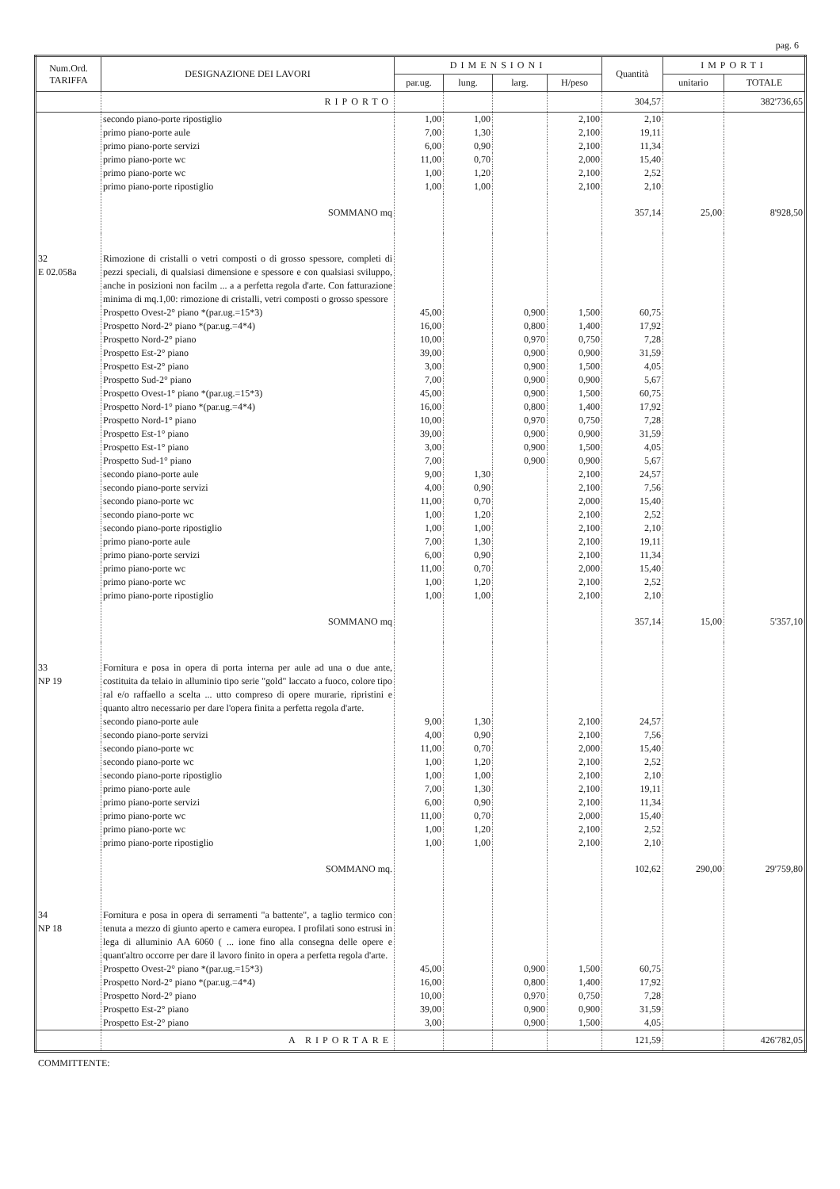pag. 6
| Num.Ord. TARIFFA | DESIGNAZIONE DEI LAVORI | DIMENSIONI | | | | Quantità | IMPORTI | |
| --- | --- | --- | --- | --- | --- | --- | --- | --- |
| | | par.ug. | lung. | larg. | H/peso | | unitario | TOTALE |
| | RIPORTO | | | | | 304,57 | | 382'736,65 |
| | secondo piano-porte ripostiglio | 1,00 | 1,00 | | 2,100 | 2,10 | | |
| | primo piano-porte aule | 7,00 | 1,30 | | 2,100 | 19,11 | | |
| | primo piano-porte servizi | 6,00 | 0,90 | | 2,100 | 11,34 | | |
| | primo piano-porte wc | 11,00 | 0,70 | | 2,000 | 15,40 | | |
| | primo piano-porte wc | 1,00 | 1,20 | | 2,100 | 2,52 | | |
| | primo piano-porte ripostiglio | 1,00 | 1,00 | | 2,100 | 2,10 | | |
| | SOMMANO mq | | | | | 357,14 | 25,00 | 8'928,50 |
| 32 E 02.058a | Rimozione di cristalli o vetri composti o di grosso spessore, completi di pezzi speciali, di qualsiasi dimensione e spessore e con qualsiasi sviluppo, anche in posizioni non facilm ... a a perfetta regola d'arte. Con fatturazione minima di mq.1,00: rimozione di cristalli, vetri composti o grosso spessore | | | | | | | |
| | Prospetto Ovest-2° piano *(par.ug.=15*3) | 45,00 | | 0,900 | 1,500 | 60,75 | | |
| | Prospetto Nord-2° piano *(par.ug.=4*4) | 16,00 | | 0,800 | 1,400 | 17,92 | | |
| | Prospetto Nord-2° piano | 10,00 | | 0,970 | 0,750 | 7,28 | | |
| | Prospetto Est-2° piano | 39,00 | | 0,900 | 0,900 | 31,59 | | |
| | Prospetto Est-2° piano | 3,00 | | 0,900 | 1,500 | 4,05 | | |
| | Prospetto Sud-2° piano | 7,00 | | 0,900 | 0,900 | 5,67 | | |
| | Prospetto Ovest-1° piano *(par.ug.=15*3) | 45,00 | | 0,900 | 1,500 | 60,75 | | |
| | Prospetto Nord-1° piano *(par.ug.=4*4) | 16,00 | | 0,800 | 1,400 | 17,92 | | |
| | Prospetto Nord-1° piano | 10,00 | | 0,970 | 0,750 | 7,28 | | |
| | Prospetto Est-1° piano | 39,00 | | 0,900 | 0,900 | 31,59 | | |
| | Prospetto Est-1° piano | 3,00 | | 0,900 | 1,500 | 4,05 | | |
| | Prospetto Sud-1° piano | 7,00 | | 0,900 | 0,900 | 5,67 | | |
| | secondo piano-porte aule | 9,00 | 1,30 | | 2,100 | 24,57 | | |
| | secondo piano-porte servizi | 4,00 | 0,90 | | 2,100 | 7,56 | | |
| | secondo piano-porte wc | 11,00 | 0,70 | | 2,000 | 15,40 | | |
| | secondo piano-porte wc | 1,00 | 1,20 | | 2,100 | 2,52 | | |
| | secondo piano-porte ripostiglio | 1,00 | 1,00 | | 2,100 | 2,10 | | |
| | primo piano-porte aule | 7,00 | 1,30 | | 2,100 | 19,11 | | |
| | primo piano-porte servizi | 6,00 | 0,90 | | 2,100 | 11,34 | | |
| | primo piano-porte wc | 11,00 | 0,70 | | 2,000 | 15,40 | | |
| | primo piano-porte wc | 1,00 | 1,20 | | 2,100 | 2,52 | | |
| | primo piano-porte ripostiglio | 1,00 | 1,00 | | 2,100 | 2,10 | | |
| | SOMMANO mq | | | | | 357,14 | 15,00 | 5'357,10 |
| 33 NP 19 | Fornitura e posa in opera di porta interna per aule ad una o due ante, costituita da telaio in alluminio tipo serie "gold" laccato a fuoco, colore tipo ral e/o raffaello a scelta ... utto compreso di opere murarie, ripristini e quanto altro necessario per dare l'opera finita a perfetta regola d'arte. | | | | | | | |
| | secondo piano-porte aule | 9,00 | 1,30 | | 2,100 | 24,57 | | |
| | secondo piano-porte servizi | 4,00 | 0,90 | | 2,100 | 7,56 | | |
| | secondo piano-porte wc | 11,00 | 0,70 | | 2,000 | 15,40 | | |
| | secondo piano-porte wc | 1,00 | 1,20 | | 2,100 | 2,52 | | |
| | secondo piano-porte ripostiglio | 1,00 | 1,00 | | 2,100 | 2,10 | | |
| | primo piano-porte aule | 7,00 | 1,30 | | 2,100 | 19,11 | | |
| | primo piano-porte servizi | 6,00 | 0,90 | | 2,100 | 11,34 | | |
| | primo piano-porte wc | 11,00 | 0,70 | | 2,000 | 15,40 | | |
| | primo piano-porte wc | 1,00 | 1,20 | | 2,100 | 2,52 | | |
| | primo piano-porte ripostiglio | 1,00 | 1,00 | | 2,100 | 2,10 | | |
| | SOMMANO mq. | | | | | 102,62 | 290,00 | 29'759,80 |
| 34 NP 18 | Fornitura e posa in opera di serramenti "a battente", a taglio termico con tenuta a mezzo di giunto aperto e camera europea. I profilati sono estrusi in lega di alluminio AA 6060 ( ... ione fino alla consegna delle opere e quant'altro occorre per dare il lavoro finito in opera a perfetta regola d'arte. | | | | | | | |
| | Prospetto Ovest-2° piano *(par.ug.=15*3) | 45,00 | | 0,900 | 1,500 | 60,75 | | |
| | Prospetto Nord-2° piano *(par.ug.=4*4) | 16,00 | | 0,800 | 1,400 | 17,92 | | |
| | Prospetto Nord-2° piano | 10,00 | | 0,970 | 0,750 | 7,28 | | |
| | Prospetto Est-2° piano | 39,00 | | 0,900 | 0,900 | 31,59 | | |
| | Prospetto Est-2° piano | 3,00 | | 0,900 | 1,500 | 4,05 | | |
| | A RIPORTARE | | | | | 121,59 | | 426'782,05 |
COMMITTENTE: